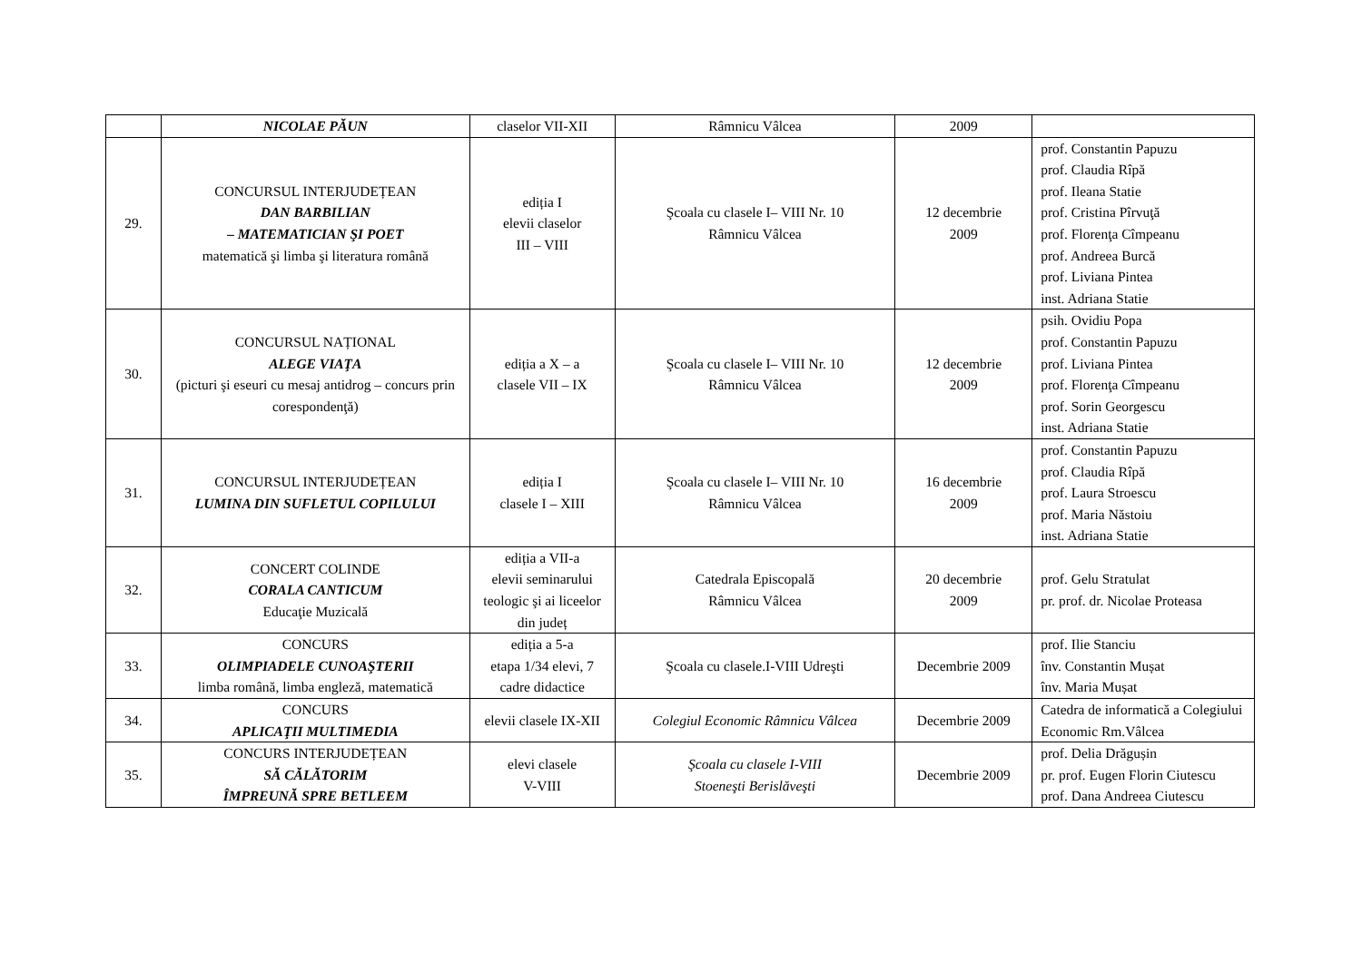| | NICOLAE PĂUN | claselor VII-XII | Râmnicu Vâlcea | 2009 | |
| 29. | CONCURSUL INTERJUDEȚEAN DAN BARBILIAN – MATEMATICIAN ŞI POET matematică şi limba şi literatura română | ediția I elevii claselor III – VIII | Şcoala cu clasele I– VIII Nr. 10 Râmnicu Vâlcea | 12 decembrie 2009 | prof. Constantin Papuzu prof. Claudia Rîpă prof. Ileana Statie prof. Cristina Pîrvuţă prof. Florenţa Cîmpeanu prof. Andreea Burcă prof. Liviana Pintea inst. Adriana Statie |
| 30. | CONCURSUL NAȚIONAL ALEGE VIAŢA (picturi şi eseuri cu mesaj antidrog – concurs prin corespondenţă) | ediția a X – a clasele VII – IX | Şcoala cu clasele I– VIII Nr. 10 Râmnicu Vâlcea | 12 decembrie 2009 | psih. Ovidiu Popa prof. Constantin Papuzu prof. Liviana Pintea prof. Florenţa Cîmpeanu prof. Sorin Georgescu inst. Adriana Statie |
| 31. | CONCURSUL INTERJUDEȚEAN LUMINA DIN SUFLETUL COPILULUI | ediția I clasele I – XIII | Şcoala cu clasele I– VIII Nr. 10 Râmnicu Vâlcea | 16 decembrie 2009 | prof. Constantin Papuzu prof. Claudia Rîpă prof. Laura Stroescu prof. Maria Năstoiu inst. Adriana Statie |
| 32. | CONCERT COLINDE CORALA CANTICUM Educaţie Muzicală | ediția a VII-a elevii seminarului teologic şi ai liceelor din județ | Catedrala Episcopală Râmnicu Vâlcea | 20 decembrie 2009 | prof. Gelu Stratulat pr. prof. dr. Nicolae Proteasa |
| 33. | CONCURS OLIMPIADELE CUNOAŞTERII limba română, limba engleză, matematică | ediția a 5-a etapa 1/34 elevi, 7 cadre didactice | Şcoala cu clasele.I-VIII Udreşti | Decembrie 2009 | prof. Ilie Stanciu înv. Constantin Mușat înv. Maria Mușat |
| 34. | CONCURS APLICAŢII MULTIMEDIA | elevii clasele IX-XII | Colegiul Economic Râmnicu Vâlcea | Decembrie 2009 | Catedra de informatică a Colegiului Economic Rm.Vâlcea |
| 35. | CONCURS INTERJUDEȚEAN SĂ CĂLĂTORIM ÎMPREUNĂ SPRE BETLEEM | elevi clasele V-VIII | Şcoala cu clasele I-VIII Stoeneşti Berislăveşti | Decembrie 2009 | prof. Delia Drăgușin pr. prof. Eugen Florin Ciutescu prof. Dana Andreea Ciutescu |